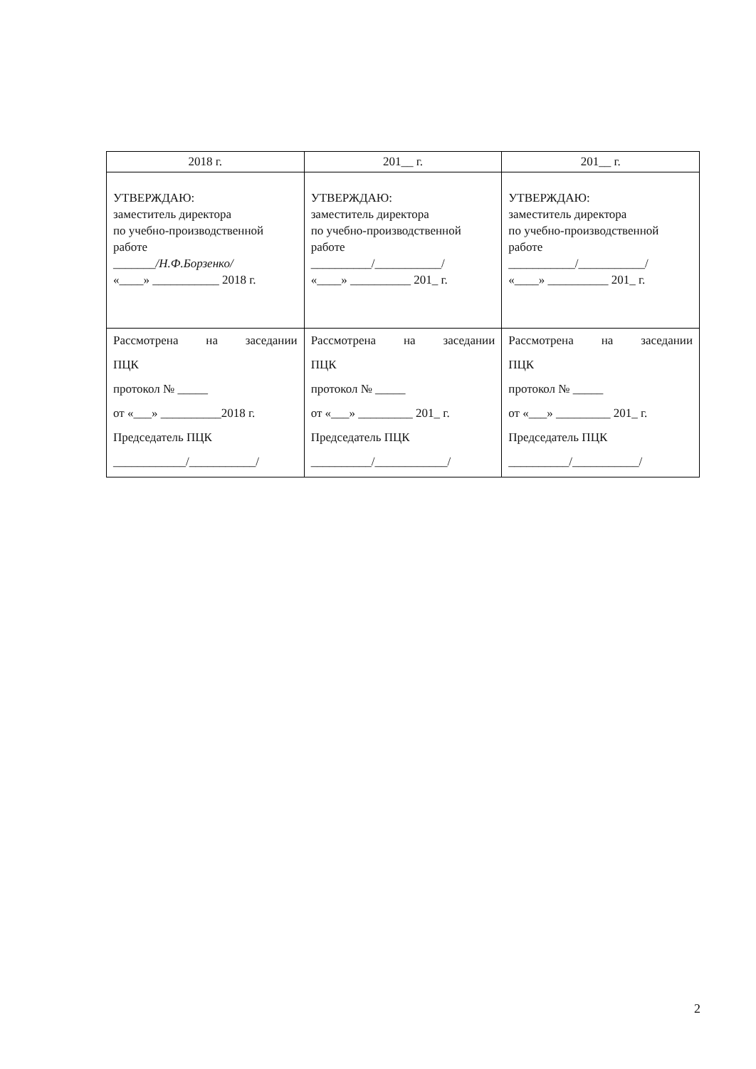| 2018 г. | 201__ г. | 201__ г. |
| УТВЕРЖДАЮ: заместитель директора по учебно-производственной работе _______ /Н.Ф.Борзенко/ «____» ___________ 2018 г. | УТВЕРЖДАЮ: заместитель директора по учебно-производственной работе __________/___________/ «____» __________ 201_ г. | УТВЕРЖДАЮ: заместитель директора по учебно-производственной работе ___________/___________/ «____» __________ 201_ г. |
| Рассмотрена на заседании ПЦК протокол № _____ от «___» __________2018 г. Председатель ПЦК ____________/___________/ | Рассмотрена на заседании ПЦК протокол № _____ от «___» _________ 201_ г. Председатель ПЦК __________/____________/ | Рассмотрена на заседании ПЦК протокол № _____ от «___» _________ 201_ г. Председатель ПЦК __________/___________/ |
2